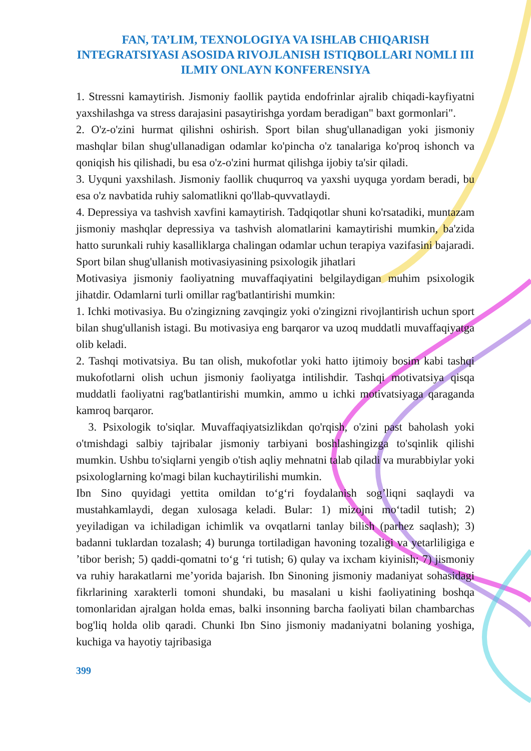FAN, TA’LIM, TEXNOLOGIYA VA ISHLAB CHIQARISH INTEGRATSIYASI ASOSIDA RIVOJLANISH ISTIQBOLLARI NOMLI III ILMIY ONLAYN KONFERENSIYA
1. Stressni kamaytirish. Jismoniy faollik paytida endofrinlar ajralib chiqadi-kayfiyatni yaxshilashga va stress darajasini pasaytirishga yordam beradigan" baxt gormonlari".
2. O'z-o'zini hurmat qilishni oshirish. Sport bilan shug'ullanadigan yoki jismoniy mashqlar bilan shug'ullanadigan odamlar ko'pincha o'z tanalariga ko'proq ishonch va qoniqish his qilishadi, bu esa o'z-o'zini hurmat qilishga ijobiy ta'sir qiladi.
3. Uyquni yaxshilash. Jismoniy faollik chuqurroq va yaxshi uyquga yordam beradi, bu esa o'z navbatida ruhiy salomatlikni qo'llab-quvvatlaydi.
4. Depressiya va tashvish xavfini kamaytirish. Tadqiqotlar shuni ko'rsatadiki, muntazam jismoniy mashqlar depressiya va tashvish alomatlarini kamaytirishi mumkin, ba'zida hatto surunkali ruhiy kasalliklarga chalingan odamlar uchun terapiya vazifasini bajaradi.
Sport bilan shug'ullanish motivasiyasining psixologik jihatlari
Motivasiya jismoniy faoliyatning muvaffaqiyatini belgilaydigan muhim psixologik jihatdir. Odamlarni turli omillar rag'batlantirishi mumkin:
1. Ichki motivasiya. Bu o'zingizning zavqingiz yoki o'zingizni rivojlantirish uchun sport bilan shug'ullanish istagi. Bu motivasiya eng barqaror va uzoq muddatli muvaffaqiyatga olib keladi.
2. Tashqi motivatsiya. Bu tan olish, mukofotlar yoki hatto ijtimoiy bosim kabi tashqi mukofotlarni olish uchun jismoniy faoliyatga intilishdir. Tashqi motivatsiya qisqa muddatli faoliyatni rag'batlantirishi mumkin, ammo u ichki motivatsiyaga qaraganda kamroq barqaror.
3. Psixologik to'siqlar. Muvaffaqiyatsizlikdan qo'rqish, o'zini past baholash yoki o'tmishdagi salbiy tajribalar jismoniy tarbiyani boshlashingizga to'sqinlik qilishi mumkin. Ushbu to'siqlarni yengib o'tish aqliy mehnatni talab qiladi va murabbiylar yoki psixologlarning ko'magi bilan kuchaytirilishi mumkin.
Ibn Sino quyidagi yettita omildan to‘g‘ri foydalanish sog’liqni saqlaydi va mustahkamlaydi, degan xulosaga keladi. Bular: 1) mizojni mo‘tadil tutish; 2) yeyiladigan va ichiladigan ichimlik va ovqatlarni tanlay bilish (parhez saqlash); 3) badanni tuklardan tozalash; 4) burunga tortiladigan havoning tozaligi va yetarliligiga e ’tibor berish; 5) qaddi-qomatni to‘g ‘ri tutish; 6) qulay va ixcham kiyinish; 7) jismoniy va ruhiy harakatlarni me’yorida bajarish. Ibn Sinoning jismoniy madaniyat sohasidagi fikrlarining xarakterli tomoni shundaki, bu masalani u kishi faoliyatining boshqa tomonlaridan ajralgan holda emas, balki insonning barcha faoliyati bilan chambarchas bog'liq holda olib qaradi. Chunki Ibn Sino jismoniy madaniyatni bolaning yoshiga, kuchiga va hayotiy tajribasiga
399